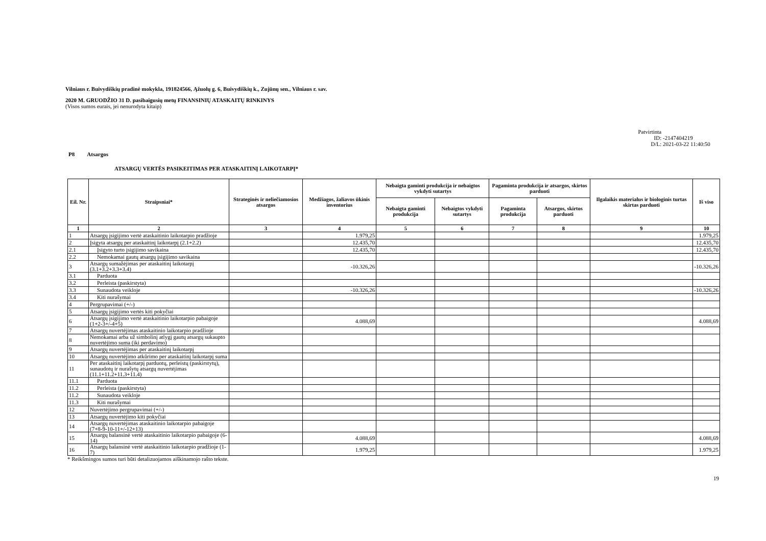Vilniaus r. Buivydiškių pradinė mokykla, 191824566, Ąžuolų g. 6, Buivydiškių k., Zujūnų sen., Vilniaus r. sav.
2020 M. GRUODŽIO 31 D. pasibaigusių metų FINANSINIŲ ATASKAITŲ RINKINYS
(Visos sumos eurais, jei nenurodyta kitaip)
Patvirtinta
ID: -2147404219
D/L: 2021-03-22 11:40:50
P8 Atsargos
ATSARGŲ VERTĖS PASIKEITIMAS PER ATASKAITINĮ LAIKOTARPĮ*
| Eil. Nr. | Straipsniai* | Strateginės ir neliečiamosios atsargos | Medžiagos, žaliavos ūkinis inventorius | Nebaigta gaminti produkcija ir nebaigtos vykdyti sutartys | | Pagaminta produkcija ir atsargos, skirtos parduoti | | Ilgalaikis materialus ir biologinis turtas skirtas parduoti | Iš viso |
| --- | --- | --- | --- | --- | --- | --- | --- | --- | --- |
| | | | | Nebaigta gaminti produkcija | Nebaigtos vykdyti sutartys | Pagaminta produkcija | Atsargos, skirtos parduoti | | |
| 1 | 2 | 3 | 4 | 5 | 6 | 7 | 8 | 9 | 10 |
| 1 | Atsargų įsigijimo vertė ataskaitinio laikotarpio pradžioje | | 1.979,25 | | | | | | 1.979,25 |
| 2 | Įsigyta atsargų per ataskaitinį laikotarpį (2.1+2.2) | | 12.435,70 | | | | | | 12.435,70 |
| 2.1 | Įsigyto turto įsigijimo savikaina | | 12.435,70 | | | | | | 12.435,70 |
| 2.2 | Nemokamai gautų atsargų įsigijimo savikaina | | | | | | | | |
| 3 | Atsargų sumažėjimas per ataskaitinį laikotarpį (3.1+3.2+3.3+3.4) | | -10.326,26 | | | | | | -10.326,26 |
| 3.1 | Parduota | | | | | | | | |
| 3.2 | Perleista (paskirstyta) | | | | | | | | |
| 3.3 | Sunaudota veikloje | | -10.326,26 | | | | | | -10.326,26 |
| 3.4 | Kiti nurašymai | | | | | | | | |
| 4 | Pergrupavimai (+/-) | | | | | | | | |
| 5 | Atsargų įsigijimo vertės kiti pokyčiai | | | | | | | | |
| 6 | Atsargų įsigijimo vertė ataskaitinio laikotarpio pabaigoje (1+2-3+/-4+5) | | 4.088,69 | | | | | | 4.088,69 |
| 7 | Atsargų nuvertėjimas ataskaitinio laikotarpio pradžioje | | | | | | | | |
| 8 | Nemokamai arba už simbolinį atlygį gautų atsargų sukaupto nuvertėjimo suma (iki perdavimo) | | | | | | | | |
| 9 | Atsargų nuvertėjimas per ataskaitinį laikotarpį | | | | | | | | |
| 10 | Atsargų nuvertėjimo atkūrimo per ataskaitinį laikotarpį suma | | | | | | | | |
| 11 | Per ataskaitinį laikotarpį parduotų, perleistų (paskirstytų), sunaudotų ir nurašytų atsargų nuvertėjimas (11.1+11.2+11.3+11.4) | | | | | | | | |
| 11.1 | Parduota | | | | | | | | |
| 11.2 | Perleista (paskirstyta) | | | | | | | | |
| 11.2 | Sunaudota veikloje | | | | | | | | |
| 11.3 | Kiti nurašymai | | | | | | | | |
| 12 | Nuvertėjimo pergrupavimai (+/-) | | | | | | | | |
| 13 | Atsargų nuvertėjimo kiti pokyčiai | | | | | | | | |
| 14 | Atsargų nuvertėjimas ataskaitinio laikotarpio pabaigoje (7+8-9-10-11+/-12+13) | | | | | | | | |
| 15 | Atsargų balansinė vertė ataskaitinio laikotarpio pabaigoje (6-14) | | 4.088,69 | | | | | | 4.088,69 |
| 16 | Atsargų balansinė vertė ataskaitinio laikotarpio pradžioje (1-7) | | 1.979,25 | | | | | | 1.979,25 |
* Reikšmingos sumos turi būti detalizuojamos aiškinamojo rašto tekste.
19